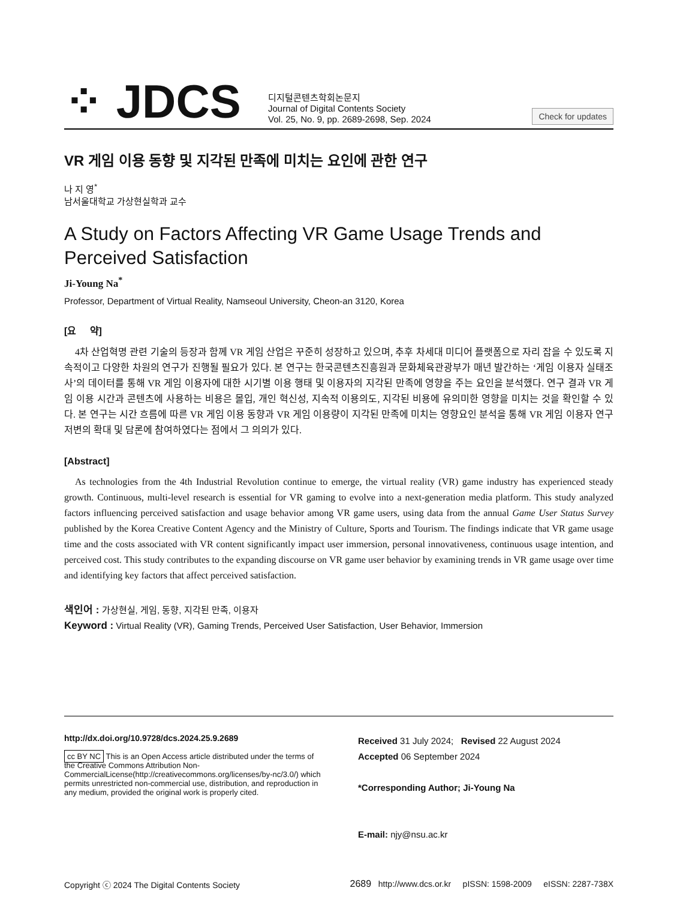⁘ JDCS
디지털콘텐츠학회논문지
Journal of Digital Contents Society
Vol. 25, No. 9, pp. 2689-2698, Sep. 2024
Check for updates
VR 게임 이용 동향 및 지각된 만족에 미치는 요인에 관한 연구
나 지 영<sup>*</sup>
남서울대학교 가상현실학과 교수
A Study on Factors Affecting VR Game Usage Trends and Perceived Satisfaction
Ji-Young Na<sup>*</sup>
Professor, Department of Virtual Reality, Namseoul University, Cheon-an 3120, Korea
[요 약]
4차 산업혁명 관련 기술의 등장과 함께 VR 게임 산업은 꾸준히 성장하고 있으며, 추후 차세대 미디어 플랫폼으로 자리 잡을 수 있도록 지속적이고 다양한 차원의 연구가 진행될 필요가 있다. 본 연구는 한국콘텐츠진흥원과 문화체육관광부가 매년 발간하는 ‘게임 이용자 실태조사’의 데이터를 통해 VR 게임 이용자에 대한 시기별 이용 행태 및 이용자의 지각된 만족에 영향을 주는 요인을 분석했다. 연구 결과 VR 게임 이용 시간과 콘텐츠에 사용하는 비용은 몰입, 개인 혁신성, 지속적 이용의도, 지각된 비용에 유의미한 영향을 미치는 것을 확인할 수 있다. 본 연구는 시간 흐름에 따른 VR 게임 이용 동향과 VR 게임 이용량이 지각된 만족에 미치는 영향요인 분석을 통해 VR 게임 이용자 연구 저변의 확대 및 담론에 참여하였다는 점에서 그 의의가 있다.
[Abstract]
As technologies from the 4th Industrial Revolution continue to emerge, the virtual reality (VR) game industry has experienced steady growth. Continuous, multi-level research is essential for VR gaming to evolve into a next-generation media platform. This study analyzed factors influencing perceived satisfaction and usage behavior among VR game users, using data from the annual Game User Status Survey published by the Korea Creative Content Agency and the Ministry of Culture, Sports and Tourism. The findings indicate that VR game usage time and the costs associated with VR content significantly impact user immersion, personal innovativeness, continuous usage intention, and perceived cost. This study contributes to the expanding discourse on VR game user behavior by examining trends in VR game usage over time and identifying key factors that affect perceived satisfaction.
색인어 : 가상현실, 게임, 동향, 지각된 만족, 이용자
Keyword : Virtual Reality (VR), Gaming Trends, Perceived User Satisfaction, User Behavior, Immersion
http://dx.doi.org/10.9728/dcs.2024.25.9.2689
cc BY NC This is an Open Access article distributed under the terms of the Creative Commons Attribution Non-CommercialLicense(http://creativecommons.org/licenses/by-nc/3.0/) which permits unrestricted non-commercial use, distribution, and reproduction in any medium, provided the original work is properly cited.
Received 31 July 2024; Revised 22 August 2024
Accepted 06 September 2024
*Corresponding Author; Ji-Young Na
E-mail: njy@nsu.ac.kr
Copyright ⓒ 2024 The Digital Contents Society 2689 http://www.dcs.or.kr pISSN: 1598-2009 eISSN: 2287-738X